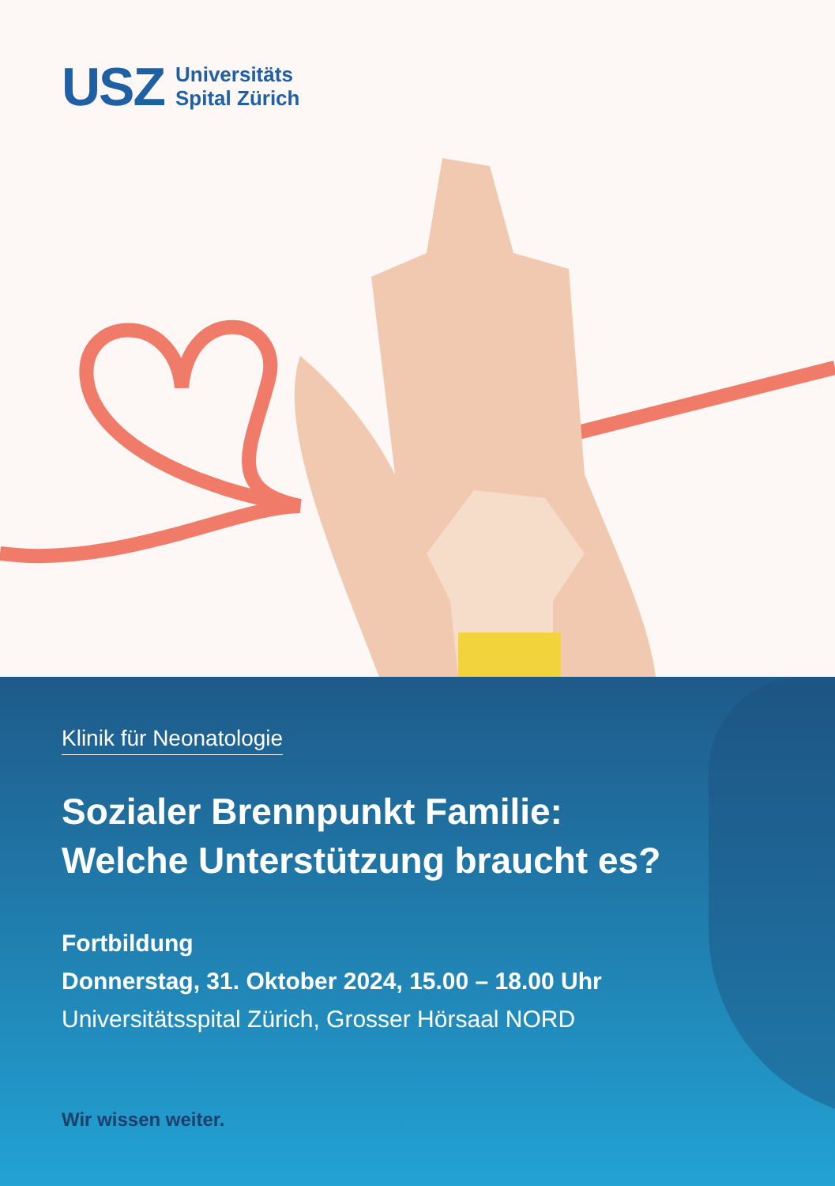USZ Universitäts
Spital Zürich
Klinik für Neonatologie
Sozialer Brennpunkt Familie:
Welche Unterstützung braucht es?
Fortbildung
Donnerstag, 31. Oktober 2024, 15.00 – 18.00 Uhr
Universitätsspital Zürich, Grosser Hörsaal NORD
Wir wissen weiter.